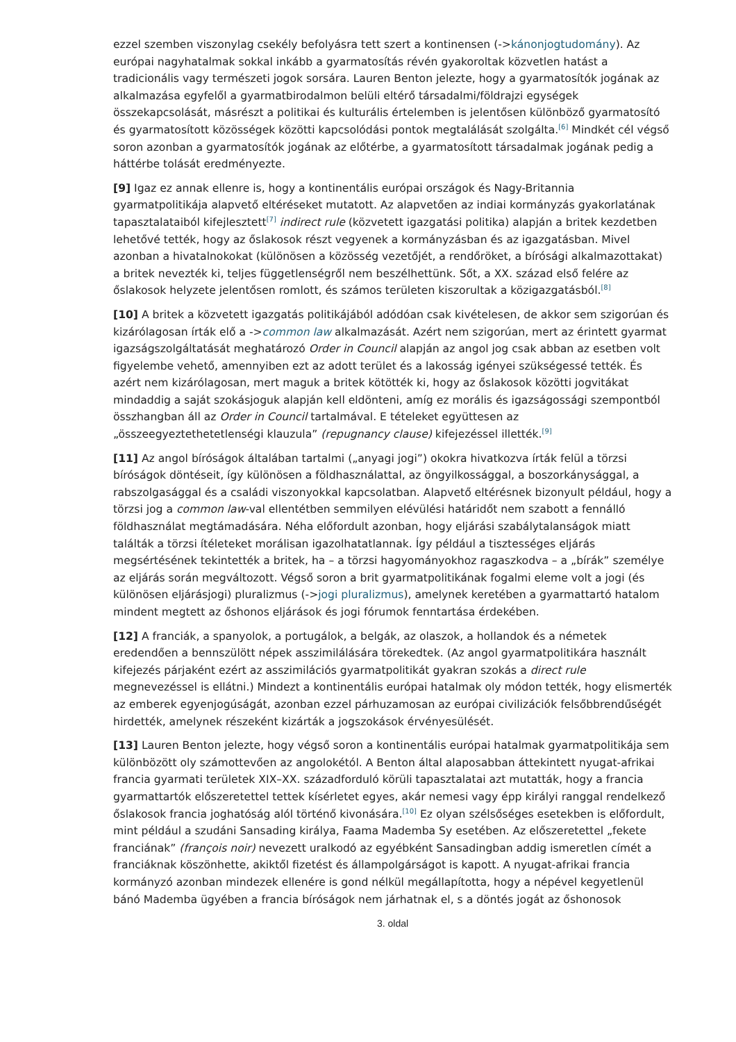ezzel szemben viszonylag csekély befolyásra tett szert a kontinensen (->kánonjogtudomány). Az európai nagyhatalmak sokkal inkább a gyarmatosítás révén gyakoroltak közvetlen hatást a tradicionális vagy természeti jogok sorsára. Lauren Benton jelezte, hogy a gyarmatosítók jogának az alkalmazása egyfelől a gyarmatbirodalmon belüli eltérő társadalmi/földrajzi egységek összekapcsolását, másrészt a politikai és kulturális értelemben is jelentősen különböző gyarmatosító és gyarmatosított közösségek közötti kapcsolódási pontok megtalálását szolgálta.<sup>[6]</sup> Mindkét cél végső soron azonban a gyarmatosítók jogának az előtérbe, a gyarmatosított társadalmak jogának pedig a háttérbe tolását eredményezte.
[9] Igaz ez annak ellenre is, hogy a kontinentális európai országok és Nagy-Britannia gyarmatpolitikája alapvető eltéréseket mutatott. Az alapvetően az indiai kormányzás gyakorlatának tapasztalataiból kifejlesztett<sup>[7]</sup> indirect rule (közvetett igazgatási politika) alapján a britek kezdetben lehetővé tették, hogy az őslakosok részt vegyenek a kormányzásban és az igazgatásban. Mivel azonban a hivatalnokokat (különösen a közösség vezetőjét, a rendőröket, a bírósági alkalmazottakat) a britek nevezték ki, teljes függetlenségről nem beszélhettünk. Sőt, a XX. század első felére az őslakosok helyzete jelentősen romlott, és számos területen kiszorultak a közigazgatásból.<sup>[8]</sup>
[10] A britek a közvetett igazgatás politikájából adódóan csak kivételesen, de akkor sem szigorúan és kizárólagosan írták elő a ->common law alkalmazását. Azért nem szigorúan, mert az érintett gyarmat igazságszolgáltatását meghatározó Order in Council alapján az angol jog csak abban az esetben volt figyelembe vehető, amennyiben ezt az adott terület és a lakosság igényei szükségessé tették. És azért nem kizárólagosan, mert maguk a britek kötötték ki, hogy az őslakosok közötti jogvitákat mindaddig a saját szokásjoguk alapján kell eldönteni, amíg ez morális és igazságossági szempontból összhangban áll az Order in Council tartalmával. E tételeket együttesen az „összeegyeztethetetlenségi klauzula” (repugnancy clause) kifejezéssel illették.<sup>[9]</sup>
[11] Az angol bíróságok általában tartalmi („anyagi jogi”) okokra hivatkozva írták felül a törzsi bíróságok döntéseit, így különösen a földhasználattal, az öngyilkossággal, a boszorkánysággal, a rabszolgasággal és a családi viszonyokkal kapcsolatban. Alapvető eltérésnek bizonyult például, hogy a törzsi jog a common law-val ellentétben semmilyen elévülési határidőt nem szabott a fennálló földhasználat megtámadására. Néha előfordult azonban, hogy eljárási szabálytalanságok miatt találták a törzsi ítéleteket morálisan igazolhatatlannak. Így például a tisztességes eljárás megsértésének tekintették a britek, ha – a törzsi hagyományokhoz ragaszkodva – a „bírák” személye az eljárás során megváltozott. Végső soron a brit gyarmatpolitikának fogalmi eleme volt a jogi (és különösen eljárásjogi) pluralizmus (->jogi pluralizmus), amelynek keretében a gyarmattartó hatalom mindent megtett az őshonos eljárások és jogi fórumok fenntartása érdekében.
[12] A franciák, a spanyolok, a portugálok, a belgák, az olaszok, a hollandok és a németek eredendően a bennszülött népek asszimilálására törekedtek. (Az angol gyarmatpolitikára használt kifejezés párjaként ezért az asszimilációs gyarmatpolitikát gyakran szokás a direct rule megnevezéssel is ellátni.) Mindezt a kontinentális európai hatalmak oly módon tették, hogy elismerték az emberek egyenjogúságát, azonban ezzel párhuzamosan az európai civilizációk felsőbbrendűségét hirdették, amelynek részeként kizárták a jogszokások érvényesülését.
[13] Lauren Benton jelezte, hogy végső soron a kontinentális európai hatalmak gyarmatpolitikája sem különbözött oly számottevően az angolokétól. A Benton által alaposabban áttekintett nyugat-afrikai francia gyarmati területek XIX–XX. századforduló körüli tapasztalatai azt mutatták, hogy a francia gyarmattartók előszeretettel tettek kísérletet egyes, akár nemesi vagy épp királyi ranggal rendelkező őslakosok francia joghatóság alól történő kivonására.<sup>[10]</sup> Ez olyan szélsőséges esetekben is előfordult, mint például a szudáni Sansading királya, Faama Mademba Sy esetében. Az előszeretettel „fekete franciának” (françois noir) nevezett uralkodó az egyébként Sansadingban addig ismeretlen címét a franciáknak köszönhette, akiktől fizetést és állampolgárságot is kapott. A nyugat-afrikai francia kormányzó azonban mindezek ellenére is gond nélkül megállapította, hogy a népével kegyetlenül bánó Mademba ügyében a francia bíróságok nem járhatnak el, s a döntés jogát az őshonosok
3. oldal